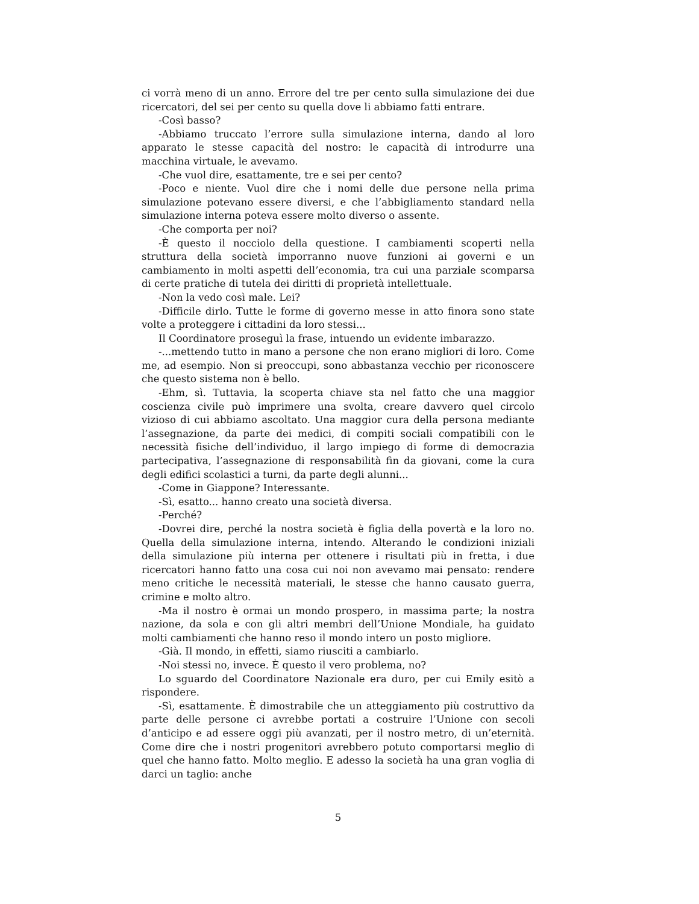ci vorrà meno di un anno. Errore del tre per cento sulla simulazione dei due ricercatori, del sei per cento su quella dove li abbiamo fatti entrare.
-Così basso?
-Abbiamo truccato l’errore sulla simulazione interna, dando al loro apparato le stesse capacità del nostro: le capacità di introdurre una macchina virtuale, le avevamo.
-Che vuol dire, esattamente, tre e sei per cento?
-Poco e niente. Vuol dire che i nomi delle due persone nella prima simulazione potevano essere diversi, e che l’abbigliamento standard nella simulazione interna poteva essere molto diverso o assente.
-Che comporta per noi?
-È questo il nocciolo della questione. I cambiamenti scoperti nella struttura della società imporranno nuove funzioni ai governi e un cambiamento in molti aspetti dell’economia, tra cui una parziale scomparsa di certe pratiche di tutela dei diritti di proprietà intellettuale.
-Non la vedo così male. Lei?
-Difficile dirlo. Tutte le forme di governo messe in atto finora sono state volte a proteggere i cittadini da loro stessi...
Il Coordinatore proseguì la frase, intuendo un evidente imbarazzo.
-...mettendo tutto in mano a persone che non erano migliori di loro. Come me, ad esempio. Non si preoccupi, sono abbastanza vecchio per riconoscere che questo sistema non è bello.
-Ehm, sì. Tuttavia, la scoperta chiave sta nel fatto che una maggior coscienza civile può imprimere una svolta, creare davvero quel circolo vizioso di cui abbiamo ascoltato. Una maggior cura della persona mediante l’assegnazione, da parte dei medici, di compiti sociali compatibili con le necessità fisiche dell’individuo, il largo impiego di forme di democrazia partecipativa, l’assegnazione di responsabilità fin da giovani, come la cura degli edifici scolastici a turni, da parte degli alunni...
-Come in Giappone? Interessante.
-Sì, esatto... hanno creato una società diversa.
-Perché?
-Dovrei dire, perché la nostra società è figlia della povertà e la loro no. Quella della simulazione interna, intendo. Alterando le condizioni iniziali della simulazione più interna per ottenere i risultati più in fretta, i due ricercatori hanno fatto una cosa cui noi non avevamo mai pensato: rendere meno critiche le necessità materiali, le stesse che hanno causato guerra, crimine e molto altro.
-Ma il nostro è ormai un mondo prospero, in massima parte; la nostra nazione, da sola e con gli altri membri dell’Unione Mondiale, ha guidato molti cambiamenti che hanno reso il mondo intero un posto migliore.
-Già. Il mondo, in effetti, siamo riusciti a cambiarlo.
-Noi stessi no, invece. È questo il vero problema, no?
Lo sguardo del Coordinatore Nazionale era duro, per cui Emily esitò a rispondere.
-Sì, esattamente. È dimostrabile che un atteggiamento più costruttivo da parte delle persone ci avrebbe portati a costruire l’Unione con secoli d’anticipo e ad essere oggi più avanzati, per il nostro metro, di un’eternità. Come dire che i nostri progenitori avrebbero potuto comportarsi meglio di quel che hanno fatto. Molto meglio. E adesso la società ha una gran voglia di darci un taglio: anche
5